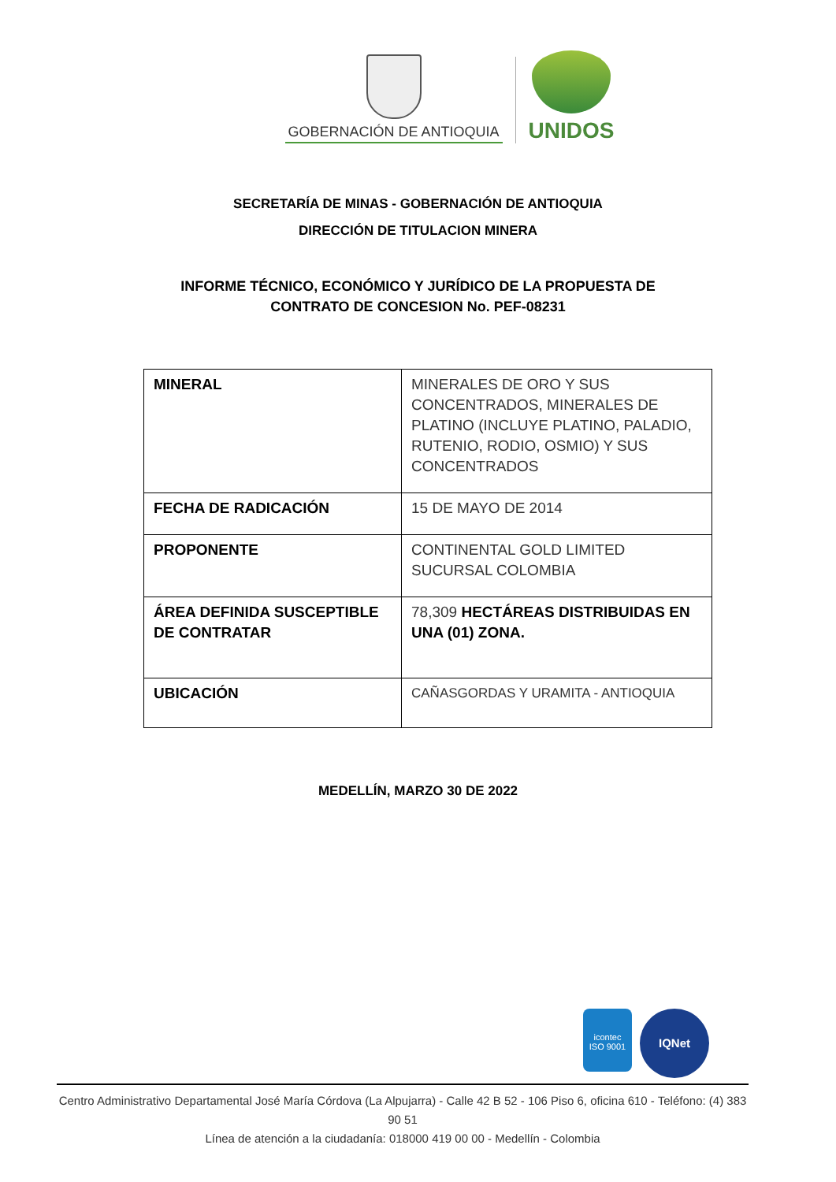GOBERNACIÓN DE ANTIOQUIA
UNIDOS
SECRETARÍA DE MINAS - GOBERNACIÓN DE ANTIOQUIA
DIRECCIÓN DE TITULACION MINERA
INFORME TÉCNICO, ECONÓMICO Y JURÍDICO DE LA PROPUESTA DE
CONTRATO DE CONCESION No. PEF-08231
| MINERAL | MINERALES DE ORO Y SUS CONCENTRADOS, MINERALES DE PLATINO (INCLUYE PLATINO, PALADIO, RUTENIO, RODIO, OSMIO) Y SUS CONCENTRADOS |
| FECHA DE RADICACIÓN | 15 DE MAYO DE 2014 |
| PROPONENTE | CONTINENTAL GOLD LIMITED SUCURSAL COLOMBIA |
| ÁREA DEFINIDA SUSCEPTIBLE DE CONTRATAR | 78,309 HECTÁREAS DISTRIBUIDAS EN UNA (01) ZONA. |
| UBICACIÓN | CAÑASGORDAS Y URAMITA - ANTIOQUIA |
MEDELLÍN, MARZO 30 DE 2022
icontec
ISO 9001
IQNet
Centro Administrativo Departamental José María Córdova (La Alpujarra) - Calle 42 B 52 - 106 Piso 6, oficina 610 - Teléfono: (4) 383 90 51
Línea de atención a la ciudadanía: 018000 419 00 00 - Medellín - Colombia